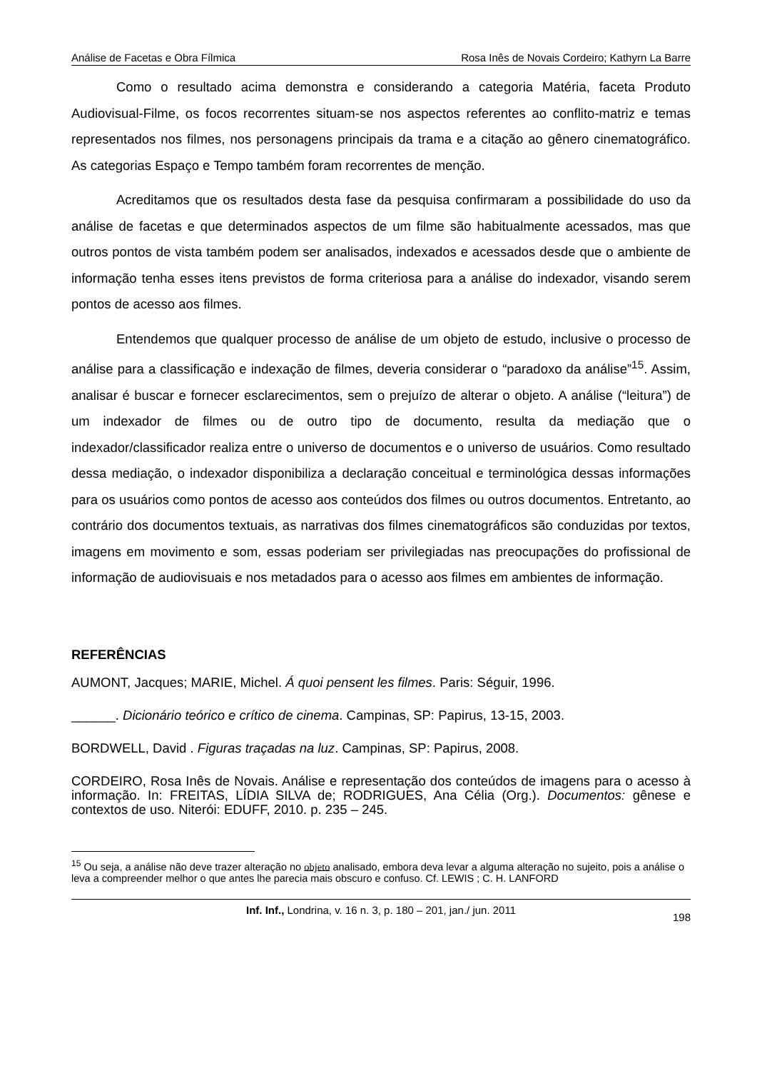Análise de Facetas e Obra Fílmica Rosa Inês de Novais Cordeiro; Kathyrn La Barre
Como o resultado acima demonstra e considerando a categoria Matéria, faceta Produto Audiovisual-Filme, os focos recorrentes situam-se nos aspectos referentes ao conflito-matriz e temas representados nos filmes, nos personagens principais da trama e a citação ao gênero cinematográfico. As categorias Espaço e Tempo também foram recorrentes de menção.
Acreditamos que os resultados desta fase da pesquisa confirmaram a possibilidade do uso da análise de facetas e que determinados aspectos de um filme são habitualmente acessados, mas que outros pontos de vista também podem ser analisados, indexados e acessados desde que o ambiente de informação tenha esses itens previstos de forma criteriosa para a análise do indexador, visando serem pontos de acesso aos filmes.
Entendemos que qualquer processo de análise de um objeto de estudo, inclusive o processo de análise para a classificação e indexação de filmes, deveria considerar o “paradoxo da análise”<sup>15</sup>. Assim, analisar é buscar e fornecer esclarecimentos, sem o prejuízo de alterar o objeto. A análise (“leitura”) de um indexador de filmes ou de outro tipo de documento, resulta da mediação que o indexador/classificador realiza entre o universo de documentos e o universo de usuários. Como resultado dessa mediação, o indexador disponibiliza a declaração conceitual e terminológica dessas informações para os usuários como pontos de acesso aos conteúdos dos filmes ou outros documentos. Entretanto, ao contrário dos documentos textuais, as narrativas dos filmes cinematográficos são conduzidas por textos, imagens em movimento e som, essas poderiam ser privilegiadas nas preocupações do profissional de informação de audiovisuais e nos metadados para o acesso aos filmes em ambientes de informação.
REFERÊNCIAS
AUMONT, Jacques; MARIE, Michel. Á quoi pensent les filmes. Paris: Séguir, 1996.
______. Dicionário teórico e crítico de cinema. Campinas, SP: Papirus, 13-15, 2003.
BORDWELL, David . Figuras traçadas na luz. Campinas, SP: Papirus, 2008.
CORDEIRO, Rosa Inês de Novais. Análise e representação dos conteúdos de imagens para o acesso à informação. In: FREITAS, LÍDIA SILVA de; RODRIGUES, Ana Célia (Org.). Documentos: gênese e contextos de uso. Niterói: EDUFF, 2010. p. 235 – 245.
<sup>15</sup> Ou seja, a análise não deve trazer alteração no objeto analisado, embora deva levar a alguma alteração no sujeito, pois a análise o leva a compreender melhor o que antes lhe parecia mais obscuro e confuso. Cf. LEWIS ; C. H. LANFORD
Inf. Inf., Londrina, v. 16 n. 3, p. 180 – 201, jan./ jun. 2011
198